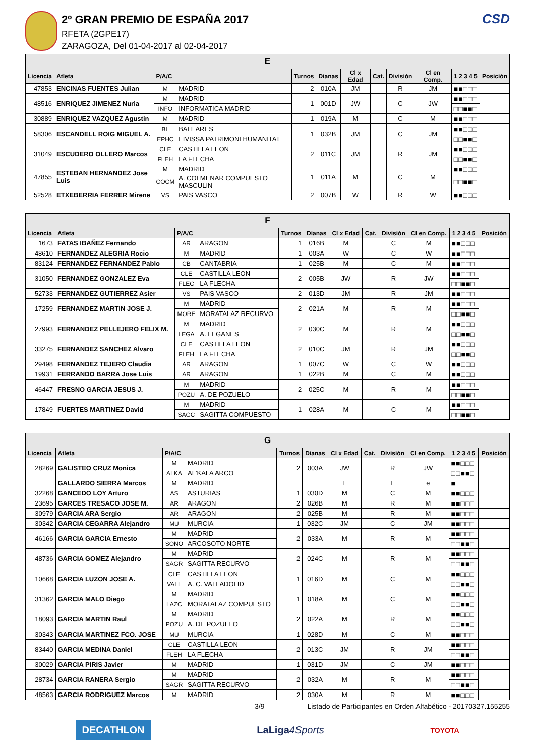2º GRAN PREMIO DE ESPAÑA 2017
RFETA (2GPE17)
ZARAGOZA, Del 01-04-2017 al 02-04-2017
CSD
| E | | | | | | | | | | | |
| --- | --- | --- | --- | --- | --- | --- | --- | --- | --- | --- | --- |
| Licencia | Atleta | P/A/C | | Turnos | Dianas | Cl x Edad | Cat. | División | Cl en Comp. | 1 2 3 4 5 | Posición |
| 47853 | ENCINAS FUENTES Julian | M | MADRID | 2 | 010A | JM | | R | JM | ■■□□□ | |
| 48516 | ENRIQUEZ JIMENEZ Nuria | M | MADRID | 1 | 001D | JW | | C | JW | ■■□□□ | |
| | | INFO | INFORMATICA MADRID | | | | | | | □□■■□ | |
| 30889 | ENRIQUEZ VAZQUEZ Agustin | M | MADRID | 1 | 019A | M | | C | M | ■■□□□ | |
| 58306 | ESCANDELL ROIG MIGUEL A. | BL | BALEARES | 1 | 032B | JM | | C | JM | ■■□□□ | |
| | | EPHC | EIVISSA PATRIMONI HUMANITAT | | | | | | | □□■■□ | |
| 31049 | ESCUDERO OLLERO Marcos | CLE | CASTILLA LEON | 2 | 011C | JM | | R | JM | ■■□□□ | |
| | | FLEH | LA FLECHA | | | | | | | □□■■□ | |
| 47855 | ESTEBAN HERNANDEZ Jose Luis | M | MADRID | 1 | 011A | M | | C | M | ■■□□□ | |
| | | COCM | A. COLMENAR COMPUESTO MASCULIN | | | | | | | □□■■□ | |
| 52528 | ETXEBERRIA FERRER Mirene | VS | PAIS VASCO | 2 | 007B | W | | R | W | ■■□□□ | |
| F | | | | | | | | | | | |
| --- | --- | --- | --- | --- | --- | --- | --- | --- | --- | --- | --- |
| Licencia | Atleta | P/A/C | | Turnos | Dianas | Cl x Edad | Cat. | División | Cl en Comp. | 1 2 3 4 5 | Posición |
| 1673 | FATAS IBAÑEZ Fernando | AR | ARAGON | 1 | 016B | M | | C | M | ■■□□□ | |
| 48610 | FERNANDEZ ALEGRIA Rocio | M | MADRID | 1 | 003A | W | | C | W | ■■□□□ | |
| 83124 | FERNANDEZ FERNANDEZ Pablo | CB | CANTABRIA | 1 | 025B | M | | C | M | ■■□□□ | |
| 31050 | FERNANDEZ GONZALEZ Eva | CLE | CASTILLA LEON | 2 | 005B | JW | | R | JW | ■■□□□ | |
| | | FLEC | LA FLECHA | | | | | | | □□■■□ | |
| 52733 | FERNANDEZ GUTIERREZ Asier | VS | PAIS VASCO | 2 | 013D | JM | | R | JM | ■■□□□ | |
| 17259 | FERNANDEZ MARTIN JOSE J. | M | MADRID | 2 | 021A | M | | R | M | ■■□□□ | |
| | | MORE | MORATALAZ RECURVO | | | | | | | □□■■□ | |
| 27993 | FERNANDEZ PELLEJERO FELIX M. | M | MADRID | 2 | 030C | M | | R | M | ■■□□□ | |
| | | LEGA | A. LEGANES | | | | | | | □□■■□ | |
| 33275 | FERNANDEZ SANCHEZ Alvaro | CLE | CASTILLA LEON | 2 | 010C | JM | | R | JM | ■■□□□ | |
| | | FLEH | LA FLECHA | | | | | | | □□■■□ | |
| 29498 | FERNANDEZ TEJERO Claudia | AR | ARAGON | 1 | 007C | W | | C | W | ■■□□□ | |
| 19931 | FERRANDO BARRA Jose Luis | AR | ARAGON | 1 | 022B | M | | C | M | ■■□□□ | |
| 46447 | FRESNO GARCIA JESUS J. | M | MADRID | 2 | 025C | M | | R | M | ■■□□□ | |
| | | POZU | A. DE POZUELO | | | | | | | □□■■□ | |
| 17849 | FUERTES MARTINEZ David | M | MADRID | 1 | 028A | M | | C | M | ■■□□□ | |
| | | SAGC | SAGITTA COMPUESTO | | | | | | | □□■■□ | |
| G | | | | | | | | | | | |
| --- | --- | --- | --- | --- | --- | --- | --- | --- | --- | --- | --- |
| Licencia | Atleta | P/A/C | | Turnos | Dianas | Cl x Edad | Cat. | División | Cl en Comp. | 1 2 3 4 5 | Posición |
| 28269 | GALISTEO CRUZ Monica | M | MADRID | 2 | 003A | JW | | R | JW | ■■□□□ | |
| | | ALKA | AL'KALA ARCO | | | | | | | □□■■□ | |
| | GALLARDO SIERRA Marcos | M | MADRID | | | E | | E | e | ■ | |
| 32268 | GANCEDO LOY Arturo | AS | ASTURIAS | 1 | 030D | M | | C | M | ■■□□□ | |
| 23695 | GARCES TRESACO JOSE M. | AR | ARAGON | 2 | 026B | M | | R | M | ■■□□□ | |
| 30979 | GARCIA ARA Sergio | AR | ARAGON | 2 | 025B | M | | R | M | ■■□□□ | |
| 30342 | GARCIA CEGARRA Alejandro | MU | MURCIA | 1 | 032C | JM | | C | JM | ■■□□□ | |
| 46166 | GARCIA GARCIA Ernesto | M | MADRID | 2 | 033A | M | | R | M | ■■□□□ | |
| | | SONO | ARCOSOTO NORTE | | | | | | | □□■■□ | |
| 48736 | GARCIA GOMEZ Alejandro | M | MADRID | 2 | 024C | M | | R | M | ■■□□□ | |
| | | SAGR | SAGITTA RECURVO | | | | | | | □□■■□ | |
| 10668 | GARCIA LUZON JOSE A. | CLE | CASTILLA LEON | 1 | 016D | M | | C | M | ■■□□□ | |
| | | VALL | A. C. VALLADOLID | | | | | | | □□■■□ | |
| 31362 | GARCIA MALO Diego | M | MADRID | 1 | 018A | M | | C | M | ■■□□□ | |
| | | LAZC | MORATALAZ COMPUESTO | | | | | | | □□■■□ | |
| 18093 | GARCIA MARTIN Raul | M | MADRID | 2 | 022A | M | | R | M | ■■□□□ | |
| | | POZU | A. DE POZUELO | | | | | | | □□■■□ | |
| 30343 | GARCIA MARTINEZ FCO. JOSE | MU | MURCIA | 1 | 028D | M | | C | M | ■■□□□ | |
| 83440 | GARCIA MEDINA Daniel | CLE | CASTILLA LEON | 2 | 013C | JM | | R | JM | ■■□□□ | |
| | | FLEH | LA FLECHA | | | | | | | □□■■□ | |
| 30029 | GARCIA PIRIS Javier | M | MADRID | 1 | 031D | JM | | C | JM | ■■□□□ | |
| 28734 | GARCIA RANERA Sergio | M | MADRID | 2 | 032A | M | | R | M | ■■□□□ | |
| | | SAGR | SAGITTA RECURVO | | | | | | | □□■■□ | |
| 48563 | GARCIA RODRIGUEZ Marcos | M | MADRID | 2 | 030A | M | | R | M | ■■□□□ | |
3/9 Listado de Participantes en Orden Alfabético - 20170327.155255
DECATHLON LaLiga4Sports TOYOTA